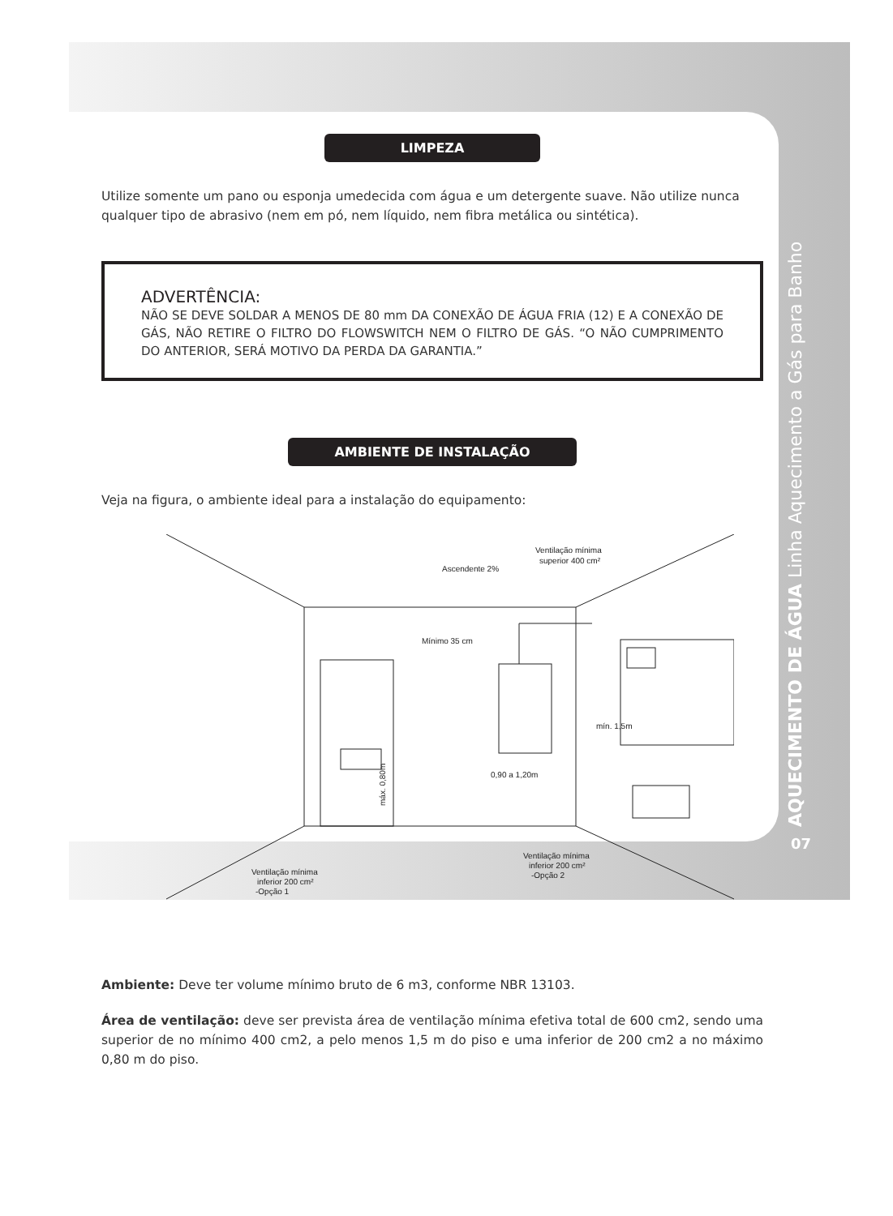AQUECIMENTO DE ÁGUA Linha Aquecimento a Gás para Banho
07
LIMPEZA
Utilize somente um pano ou esponja umedecida com água e um detergente suave. Não utilize nunca qualquer tipo de abrasivo (nem em pó, nem líquido, nem fibra metálica ou sintética).
ADVERTÊNCIA:
NÃO SE DEVE SOLDAR A MENOS DE 80 mm DA CONEXÃO DE ÁGUA FRIA (12) E A CONEXÃO DE GÁS, NÃO RETIRE O FILTRO DO FLOWSWITCH NEM O FILTRO DE GÁS. “O NÃO CUMPRIMENTO DO ANTERIOR, SERÁ MOTIVO DA PERDA DA GARANTIA.”
AMBIENTE DE INSTALAÇÃO
Veja na figura, o ambiente ideal para a instalação do equipamento:
Ascendente 2%
Ventilação mínima
superior 400 cm²
Mínimo 35 cm
máx. 0,80m
0,90 a 1,20m
mín. 1,5m
Ventilação mínima
inferior 200 cm²
-Opção 1
Ventilação mínima
inferior 200 cm²
-Opção 2
Ambiente: Deve ter volume mínimo bruto de 6 m3, conforme NBR 13103.
Área de ventilação: deve ser prevista área de ventilação mínima efetiva total de 600 cm2, sendo uma superior de no mínimo 400 cm2, a pelo menos 1,5 m do piso e uma inferior de 200 cm2 a no máximo 0,80 m do piso.